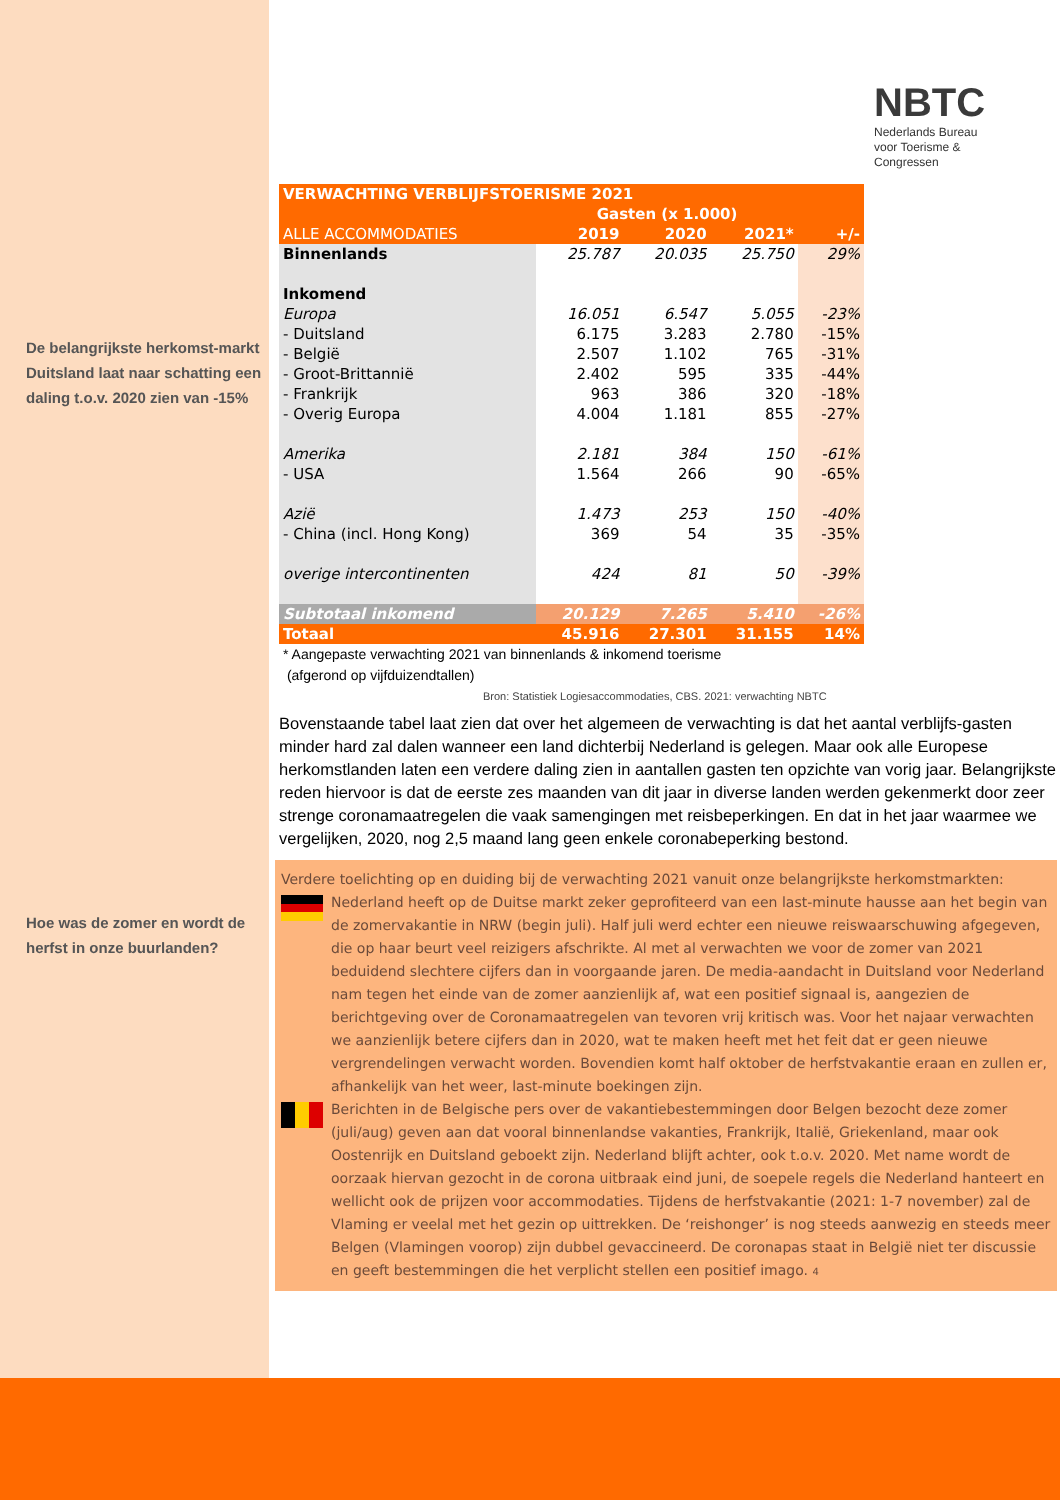De belangrijkste herkomst-markt Duitsland laat naar schatting een daling t.o.v. 2020 zien van -15%
Hoe was de zomer en wordt de herfst in onze buurlanden?
NBTC
Nederlands Bureau
voor Toerisme &
Congressen
| VERWACHTING VERBLIJFSTOERISME 2021 | | | | |
| --- | --- | --- | --- | --- |
| | Gasten (x 1.000) | | | |
| ALLE ACCOMMODATIES | 2019 | 2020 | 2021* | +/- |
| Binnenlands | 25.787 | 20.035 | 25.750 | 29% |
| Inkomend | | | | |
| Europa | 16.051 | 6.547 | 5.055 | -23% |
| - Duitsland | 6.175 | 3.283 | 2.780 | -15% |
| - België | 2.507 | 1.102 | 765 | -31% |
| - Groot-Brittannië | 2.402 | 595 | 335 | -44% |
| - Frankrijk | 963 | 386 | 320 | -18% |
| - Overig Europa | 4.004 | 1.181 | 855 | -27% |
| Amerika | 2.181 | 384 | 150 | -61% |
| - USA | 1.564 | 266 | 90 | -65% |
| Azië | 1.473 | 253 | 150 | -40% |
| - China (incl. Hong Kong) | 369 | 54 | 35 | -35% |
| overige intercontinenten | 424 | 81 | 50 | -39% |
| Subtotaal inkomend | 20.129 | 7.265 | 5.410 | -26% |
| Totaal | 45.916 | 27.301 | 31.155 | 14% |
* Aangepaste verwachting 2021 van binnenlands & inkomend toerisme
(afgerond op vijfduizendtallen)
Bron: Statistiek Logiesaccommodaties, CBS. 2021: verwachting NBTC
Bovenstaande tabel laat zien dat over het algemeen de verwachting is dat het aantal verblijfs-gasten minder hard zal dalen wanneer een land dichterbij Nederland is gelegen. Maar ook alle Europese herkomstlanden laten een verdere daling zien in aantallen gasten ten opzichte van vorig jaar. Belangrijkste reden hiervoor is dat de eerste zes maanden van dit jaar in diverse landen werden gekenmerkt door zeer strenge coronamaatregelen die vaak samengingen met reisbeperkingen. En dat in het jaar waarmee we vergelijken, 2020, nog 2,5 maand lang geen enkele coronabeperking bestond.
Verdere toelichting op en duiding bij de verwachting 2021 vanuit onze belangrijkste herkomstmarkten:
Nederland heeft op de Duitse markt zeker geprofiteerd van een last-minute hausse aan het begin van de zomervakantie in NRW (begin juli). Half juli werd echter een nieuwe reiswaarschuwing afgegeven, die op haar beurt veel reizigers afschrikte. Al met al verwachten we voor de zomer van 2021 beduidend slechtere cijfers dan in voorgaande jaren. De media-aandacht in Duitsland voor Nederland nam tegen het einde van de zomer aanzienlijk af, wat een positief signaal is, aangezien de berichtgeving over de Coronamaatregelen van tevoren vrij kritisch was. Voor het najaar verwachten we aanzienlijk betere cijfers dan in 2020, wat te maken heeft met het feit dat er geen nieuwe vergrendelingen verwacht worden. Bovendien komt half oktober de herfstvakantie eraan en zullen er, afhankelijk van het weer, last-minute boekingen zijn.
Berichten in de Belgische pers over de vakantiebestemmingen door Belgen bezocht deze zomer (juli/aug) geven aan dat vooral binnenlandse vakanties, Frankrijk, Italië, Griekenland, maar ook Oostenrijk en Duitsland geboekt zijn. Nederland blijft achter, ook t.o.v. 2020. Met name wordt de oorzaak hiervan gezocht in de corona uitbraak eind juni, de soepele regels die Nederland hanteert en wellicht ook de prijzen voor accommodaties. Tijdens de herfstvakantie (2021: 1-7 november) zal de Vlaming er veelal met het gezin op uittrekken. De ‘reishonger’ is nog steeds aanwezig en steeds meer Belgen (Vlamingen voorop) zijn dubbel gevaccineerd. De coronapas staat in België niet ter discussie en geeft bestemmingen die het verplicht stellen een positief imago. 4